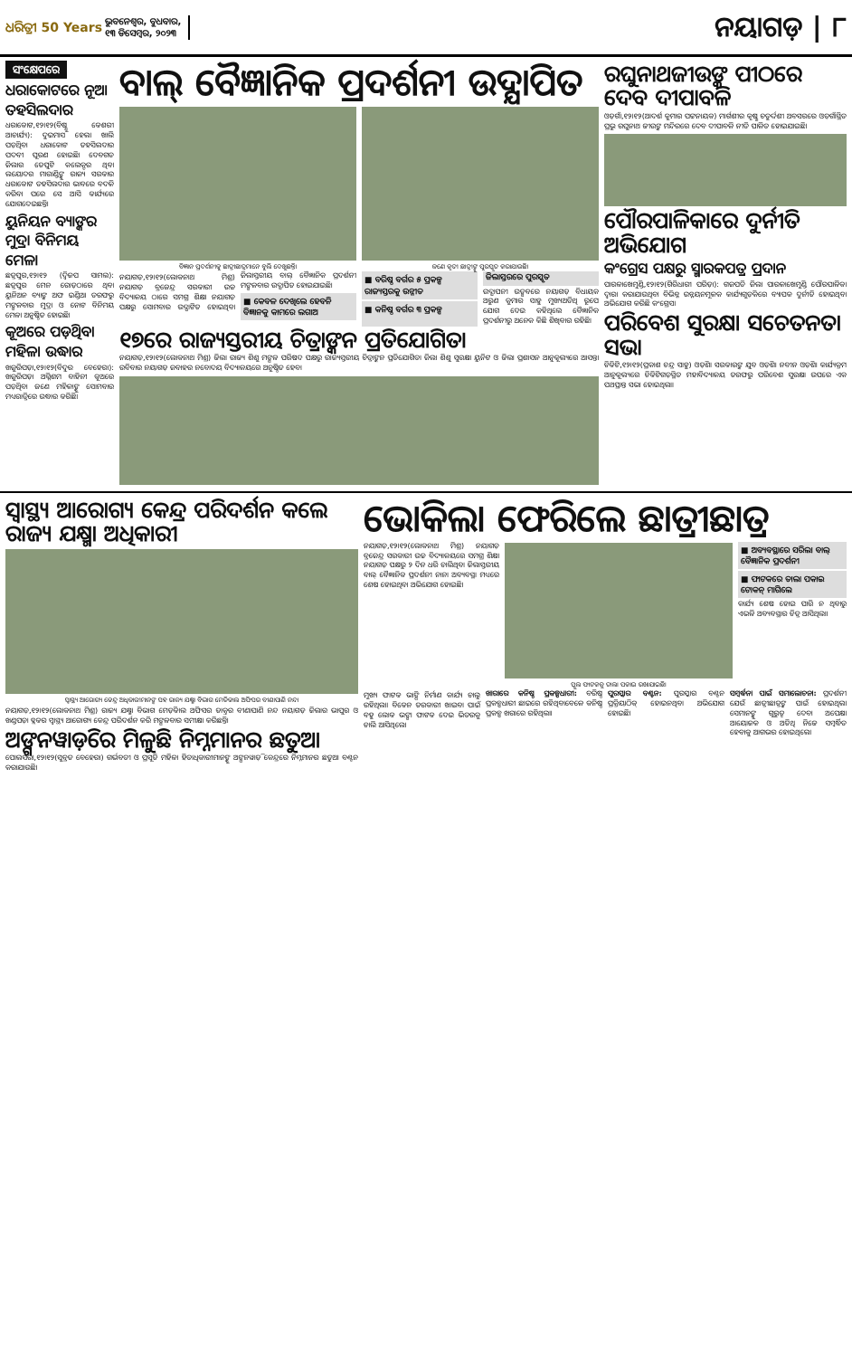ଧରିତ୍ରୀ 50 Years
ଭୁବନେଶ୍ୱର, ବୁଧବାର,
୧୩ ଡିସେମ୍ବର, ୨୦୨୩
ନୟାଗଡ଼ | ୮
ସଂକ୍ଷେପରେ
ଧରାକୋଟରେ ନୂଆ ତହସିଲଦାର
ଧରାକୋଟ,୧୨।୧୨(ବିଷ୍ଣୁ କେଶରୀ ଆଚାର୍ଯ୍ୟ): ଦୁଇମାସ ହେଲା ଖାଲି ପଡ଼ିଥିବା ଧରାକୋଟ ତହସିଲଦାର ପଦବୀ ପୂରଣ ହୋଇଛି। ଦେବଗଡ ଜିଲାର ଡେପୁଟି କଲେକ୍ଟର ଥିବା ଲୟୋଦର ମାରାଣ୍ଡିଙ୍କୁ ରାଜ୍ୟ ସରକାର ଧରାକୋଟ ତହସିଲଦାର ଭାବରେ ବଦଳି କରିବା ପରେ ସେ ଆସି କାର୍ଯ୍ୟରେ ଯୋଗଦେଇଛନ୍ତି।
ୟୁନିୟନ ବ୍ୟାଙ୍କର ମୁଦ୍ରା ବିନିମୟ ମେଳା
ଛତ୍ରପୁର,୧୨।୧୨ (ଦ୍ଵିଜପ ସାମଲ): ଛତ୍ରପୁର ମେନ ରୋଡ଼ଠାରେ ଥିବା ୟୁନିଅନ ବ୍ୟାଙ୍କ ଅଫ ଇଣ୍ଡିଆ ତରଫରୁ ମଙ୍ଗଳବାର ମୁଦ୍ରା ଓ ନୋଟ ବିନିମୟ ମେଳା ଅନୁଷ୍ଠିତ ହୋଇଛି।
କୂଅରେ ପଡ଼ିଥିବା ମହିଳା ଉଦ୍ଧାର
ଖଜୁରିପଡ଼ା,୧୨।୧୨(ବିଦୁର ବେହେରା): ଖଜୁରିପଡ଼ା ଅଗ୍ନିଶମ ବାହିନୀ କୂଅରେ ପଡ଼ିଥିବା ଜଣେ ମହିଳାଙ୍କୁ ସୋମବାର ମଧ୍ୟରାତ୍ରିରେ ଉଦ୍ଧାର କରିଛି।
ବାଲ୍ ବୈଜ୍ଞାନିକ ପ୍ରଦର୍ଶନୀ ଉଦ୍ଯାପିତ
ବିଜ୍ଞାନ ପ୍ରଦର୍ଶନୀକୁ ଛାତ୍ରୀଛାତ୍ରମାନେ ବୁଲି ଦେଖୁଛନ୍ତି।
ଜଣେ କୃତୀ ଛାତ୍ରୀଙ୍କୁ ପୁରସ୍କୃତ କରାଯାଉଛି।
ନୟାଗଡ଼,୧୨।୧୨(ଲୋକନାଥ ମିଶ୍ର) ନୟାଗଡ଼ ବ୍ରଜେନ୍ଦ୍ର ସରକାରୀ ଉଚ୍ଚ ବିଦ୍ୟାଳୟ ଠାରେ ସମଗ୍ର ଶିକ୍ଷା ନୟାଗଡ଼ ପକ୍ଷରୁ ସୋମବାର ଉଦ୍ଘାଟିତ ହୋଇଥିବା ଜିଲାସ୍ତରୀୟ ବାଲ୍ ବୈଜ୍ଞାନିକ ପ୍ରଦର୍ଶନୀ ମଙ୍ଗଳବାର ଉଦ୍ଯାପିତ ହୋଇଯାଇଛି।
■ କେବଳ ଦେଖିଲେ ହେବନି ବିଜ୍ଞାନକୁ କାମରେ ଲଗାଅ
■ ବରିଷ୍ଠ ବର୍ଗର ୫ ପ୍ରକଳ୍ପ ରାଜ୍ୟସ୍ତରକୁ ଉନ୍ନୀତ
■ କନିଷ୍ଠ ବର୍ଗର ୩ ପ୍ରକଳ୍ପ ଜିଲାସ୍ତରରେ ପୁରସ୍କୃତ
ଉଦ୍ଯାପନୀ ଉତ୍ସବରେ ନୟାଗଡ଼ ବିଧାୟକ ଅରୁଣ କୁମାର ସାହୁ ମୁଖ୍ୟଅତିଥି ରୂପେ ଯୋଗ ଦେଇ କହିଥିଲେ ବୈଜ୍ଞାନିକ ପ୍ରଦର୍ଶନୀରୁ ଅନେକ କିଛି ଶିଖିବାର ରହିଛି।
୧୭ରେ ରାଜ୍ୟସ୍ତରୀୟ ଚିତ୍ରାଙ୍କନ ପ୍ରତିଯୋଗିତା
ନୟାଗଡ଼,୧୨।୧୨(ଲୋକନାଥ ମିଶ୍ର) ଜିଲା ରାଜ୍ୟ ଶିଶୁ ମଙ୍ଗଳ ପରିଷଦ ପକ୍ଷରୁ ରାଜ୍ୟସ୍ତରୀୟ ଚିତ୍ରାଙ୍କନ ପ୍ରତିଯୋଗିତା ଜିଲା ଶିଶୁ ସୁରକ୍ଷା ୟୁନିଟ ଓ ଜିଲା ପ୍ରଶାସନ ଆନୁକୂଲ୍ୟରେ ଆସନ୍ତା ରବିବାର ନୟାଗଡ଼ ଜବାହର ନବୋଦୟ ବିଦ୍ୟାଳୟରେ ଅନୁଷ୍ଠିତ ହେବ।
ରଘୁନାଥଜୀଉଙ୍କ ପୀଠରେ ଦେବ ଦୀପାବଳି
ଓଡ଼ଗାଁ,୧୨।୧୨(ଆଦର୍ଶ କୁମାର ପଟ୍ଟନାୟକ) ମାର୍ଗଶୀର କୃଷ୍ଣ ଚତୁର୍ଦ୍ଦଶୀ ଅବସରରେ ଓଡ଼ଗାଁସ୍ଥିତ ପ୍ରଭୁ ରଘୁନାଥ ଜୀଉଙ୍କ ମନ୍ଦିରରେ ଦେବ ଦୀପାବଳି ନୀତି ପାଳିତ ହୋଇଯାଇଛି।
ପୌରପାଳିକାରେ ଦୁର୍ନୀତି ଅଭିଯୋଗ
କଂଗ୍ରେସ ପକ୍ଷରୁ ସ୍ମାରକପତ୍ର ପ୍ରଦାନ
ପାରଳାଖେମୁଣ୍ଡି,୧୨।୧୨(ଗିରିଧାରୀ ପରିଡ଼ା): ଗଜପତି ଜିଲା ପାରଳାଖେମୁଣ୍ଡି ପୌରପାଳିକା ଦ୍ୱାରା କରାଯାଉଥିବା ବିଭିନ୍ନ ଉନ୍ନୟନମୂଳକ କାର୍ଯ୍ୟଗୁଡ଼ିକରେ ବ୍ୟାପକ ଦୁର୍ନୀତି ହୋଇଥିବା ଅଭିଯୋଗ କରିଛି କଂଗ୍ରେସ।
ପରିବେଶ ସୁରକ୍ଷା ସଚେତନତା ସଭା
ଚିକିଟି,୧୨।୧୨(ପ୍ରକାଶ ଚନ୍ଦ୍ର ସାହୁ) ଓଡ଼ିଶା ସରକାରଙ୍କ ଯୁବ ଓଡ଼ିଶା ନବୀନ ଓଡ଼ିଶା କାର୍ଯ୍ୟକ୍ରମ ଆନୁକୂଲ୍ୟରେ ଚିକିଟିଗଡ଼ସ୍ଥିତ ମହାବିଦ୍ୟାଳୟ ତରଫରୁ ପରିବେଶ ସୁରକ୍ଷା ଉପରେ ଏକ ପଥପ୍ରାନ୍ତ ସଭା ହୋଇଥିଲା।
ସ୍ୱାସ୍ଥ୍ୟ ଆରୋଗ୍ୟ କେନ୍ଦ୍ର ପରିଦର୍ଶନ କଲେ ରାଜ୍ୟ ଯକ୍ଷ୍ମା ଅଧିକାରୀ
ସ୍ୱାସ୍ଥ୍ୟ ଆରୋଗ୍ୟ କେନ୍ଦ୍ର ଅଧିକାରୀମାନଙ୍କ ସହ ରାଜ୍ୟ ଯକ୍ଷ୍ମା ବିଭାଗ ମେଡିକାଲ ଅଫିସର ବୀଣାପାଣି ନନ୍ଦ।
ନୟାଗଡ଼,୧୨।୧୨(ଲୋକନାଥ ମିଶ୍ର) ରାଜ୍ୟ ଯକ୍ଷ୍ମା ବିଭାଗ ମେଡ଼ିକାଲ ଅଫିସର ଡାକ୍ତର ବୀଣାପାଣି ନନ୍ଦ ନୟାଗଡ଼ ଜିଲାର ଭାପୁର ଓ ଖଣ୍ଡପଡ଼ା ବ୍ଲକର ସ୍ୱାସ୍ଥ୍ୟ ଆରୋଗ୍ୟ କେନ୍ଦ୍ର ପରିଦର୍ଶନ କରି ମଙ୍ଗଳବାର ସମୀକ୍ଷା କରିଛନ୍ତି।
ଅଙ୍ଗନୱାଡ଼ିରେ ମିଳୁଛି ନିମ୍ନମାନର ଛତୁଆ
ପୋଲସରା,୧୨।୧୨(ସୁବ୍ରତ ବେହେରା) ଗର୍ଭବତୀ ଓ ପ୍ରସୂତି ମହିଳା ହିତାଧିକାରୀମାନଙ୍କୁ ଅଙ୍ଗନୱାଡ଼ି କେନ୍ଦ୍ରରେ ନିମ୍ନମାନର ଛତୁଆ ବଣ୍ଟନ କରାଯାଉଛି।
ଭୋକିଲା ଫେରିଲେ ଛାତ୍ରୀଛାତ୍ର
ନୟାଗଡ଼,୧୨।୧୨(ଲୋକନାଥ ମିଶ୍ର) ନୟାଗଡ଼ ବ୍ରଜେନ୍ଦ୍ର ସରକାରୀ ଉଚ୍ଚ ବିଦ୍ୟାଳୟରେ ସମଗ୍ର ଶିକ୍ଷା ନୟାଗଡ଼ ପକ୍ଷରୁ ୨ ଦିନ ଧରି ଚାଲିଥିବା ଜିଲାସ୍ତରୀୟ ବାଲ୍ ବୈଜ୍ଞାନିକ ପ୍ରଦର୍ଶନୀ ନାନା ଅବ୍ୟବସ୍ଥା ମଧ୍ୟରେ ଶେଷ ହୋଇଥିବା ଅଭିଯୋଗ ହୋଇଛି।
ସ୍କୁଲ ଫାଟକକୁ ତାଲା ପକାଇ ରଖାଯାଇଛି।
■ ଅବ୍ୟବସ୍ଥାରେ ସରିଲା ବାଲ୍ ବୈଜ୍ଞାନିକ ପ୍ରଦର୍ଶନୀ
■ ଫାଟକରେ ତାଲା ପକାଇ ଟୋକନ୍ ମାଗିଲେ
କାର୍ଯ୍ୟ ଶେଷ ହୋଇ ପାରି ନ ଥିବାରୁ ଏଭଳି ଅବ୍ୟବସ୍ଥାର ଚିତ୍ର ଆସିଥିଲା।
ମୁଖ୍ୟ ଫାଟକ ଭାଙ୍ଗି ନିର୍ମାଣ କାର୍ଯ୍ୟ ଚାଲୁ ରହିଥିଲା। ବିକେନ ତରକାରୀ ଖାଇବା ପାଇଁ ବହୁ ଲୋକ ଭଙ୍ଗା ଫାଟକ ଦେଇ ଭିତରକୁ ଚାଲି ଆସିଥିଲେ।
ଖାରାରେ କନିଷ୍ଠ ପ୍ରକଳ୍ପଧାରୀ: ବରିଷ୍ଠ ପ୍ରକଳ୍ପଧାରୀ ଛାଇରେ ରହିଥିବାବେଳେ କନିଷ୍ଠ ପ୍ରକଳ୍ପ ଖରାରେ ରହିଥିଲା।
ପୁରସ୍କାର ବଣ୍ଟନ: ପୁରସ୍କାର ବଣ୍ଟନ ପ୍ରକ୍ରିୟାଠିକ୍ ହୋଇନଥିବା ଅଭିଯୋଗ ହୋଇଛି।
ସମ୍ବର୍ଦ୍ଧନା ପାଇଁ ସମାଲୋଚନା: ପ୍ରଦର୍ଶନୀ ଯେଉଁ ଛାତ୍ରୀଛାତ୍ରଙ୍କ ପାଇଁ ହୋଇଥିଲା ସେମାନଙ୍କୁ ଗୁରୁତ୍ୱ ଦେବା ଅପେକ୍ଷା ଆୟୋଜକ ଓ ଅତିଥି ନିଜେ ସମ୍ବର୍ଦ୍ଧିତ ହେବାକୁ ଆଗଭର ହୋଇଥିଲେ।